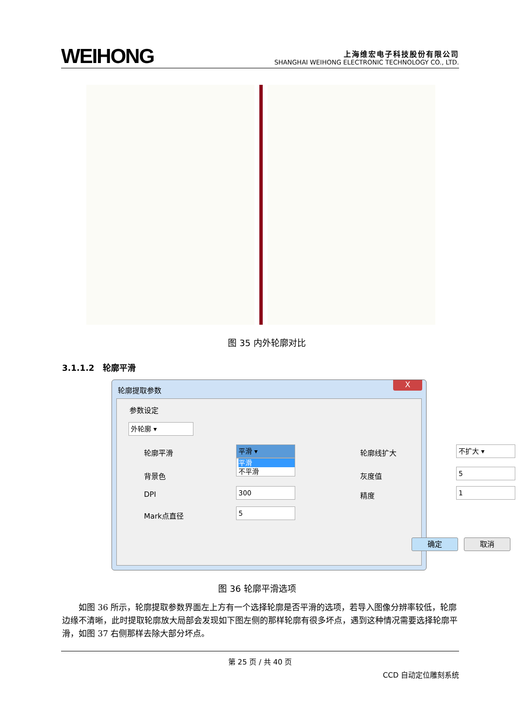WEIHONG
上海维宏电子科技股份有限公司
SHANGHAI WEIHONG ELECTRONIC TECHNOLOGY CO., LTD.
图 35 内外轮廓对比
3.1.1.2　轮廓平滑
轮廓提取参数
X
参数设定
外轮廓 ▾
轮廓平滑 平滑 ▾
平滑
不平滑
背景色
DPI 300
Mark点直径 5
轮廓线扩大 不扩大 ▾
灰度值 5
精度 1
确定 取消
图 36 轮廓平滑选项
如图 36 所示，轮廓提取参数界面左上方有一个选择轮廓是否平滑的选项，若导入图像分辨率较低，轮廓边缘不清晰，此时提取轮廓放大局部会发现如下图左侧的那样轮廓有很多坏点，遇到这种情况需要选择轮廓平滑，如图 37 右侧那样去除大部分坏点。
第 25 页 / 共 40 页
CCD 自动定位雕刻系统